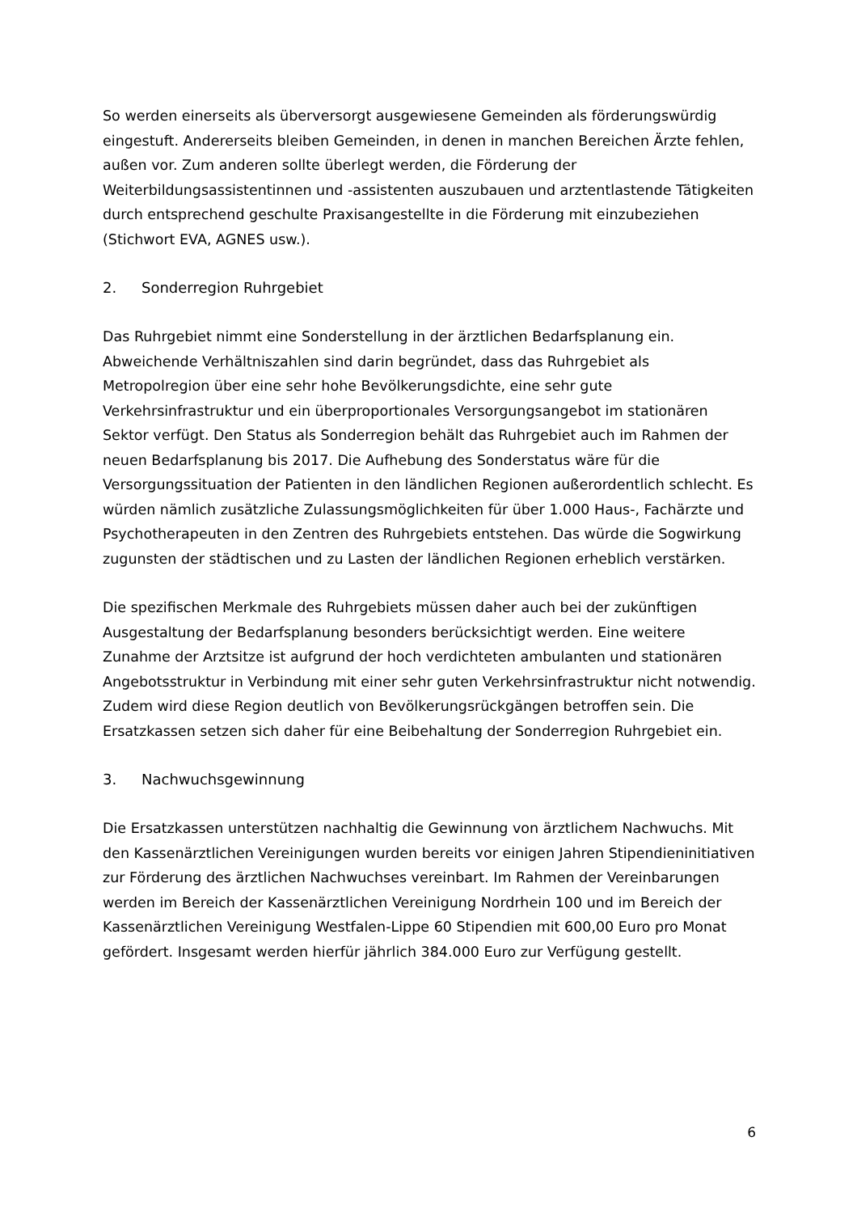So werden einerseits als überversorgt ausgewiesene Gemeinden als förderungswürdig eingestuft. Andererseits bleiben Gemeinden, in denen in manchen Bereichen Ärzte fehlen, außen vor. Zum anderen sollte überlegt werden, die Förderung der Weiterbildungsassistentinnen und -assistenten auszubauen und arztentlastende Tätigkeiten durch entsprechend geschulte Praxisangestellte in die Förderung mit einzubeziehen (Stichwort EVA, AGNES usw.).
2. Sonderregion Ruhrgebiet
Das Ruhrgebiet nimmt eine Sonderstellung in der ärztlichen Bedarfsplanung ein. Abweichende Verhältniszahlen sind darin begründet, dass das Ruhrgebiet als Metropolregion über eine sehr hohe Bevölkerungsdichte, eine sehr gute Verkehrsinfrastruktur und ein überproportionales Versorgungsangebot im stationären Sektor verfügt. Den Status als Sonderregion behält das Ruhrgebiet auch im Rahmen der neuen Bedarfsplanung bis 2017. Die Aufhebung des Sonderstatus wäre für die Versorgungssituation der Patienten in den ländlichen Regionen außerordentlich schlecht. Es würden nämlich zusätzliche Zulassungsmöglichkeiten für über 1.000 Haus-, Fachärzte und Psychotherapeuten in den Zentren des Ruhrgebiets entstehen. Das würde die Sogwirkung zugunsten der städtischen und zu Lasten der ländlichen Regionen erheblich verstärken.
Die spezifischen Merkmale des Ruhrgebiets müssen daher auch bei der zukünftigen Ausgestaltung der Bedarfsplanung besonders berücksichtigt werden. Eine weitere Zunahme der Arztsitze ist aufgrund der hoch verdichteten ambulanten und stationären Angebotsstruktur in Verbindung mit einer sehr guten Verkehrsinfrastruktur nicht notwendig. Zudem wird diese Region deutlich von Bevölkerungsrückgängen betroffen sein. Die Ersatzkassen setzen sich daher für eine Beibehaltung der Sonderregion Ruhrgebiet ein.
3. Nachwuchsgewinnung
Die Ersatzkassen unterstützen nachhaltig die Gewinnung von ärztlichem Nachwuchs. Mit den Kassenärztlichen Vereinigungen wurden bereits vor einigen Jahren Stipendieninitiativen zur Förderung des ärztlichen Nachwuchses vereinbart. Im Rahmen der Vereinbarungen werden im Bereich der Kassenärztlichen Vereinigung Nordrhein 100 und im Bereich der Kassenärztlichen Vereinigung Westfalen-Lippe 60 Stipendien mit 600,00 Euro pro Monat gefördert. Insgesamt werden hierfür jährlich 384.000 Euro zur Verfügung gestellt.
6